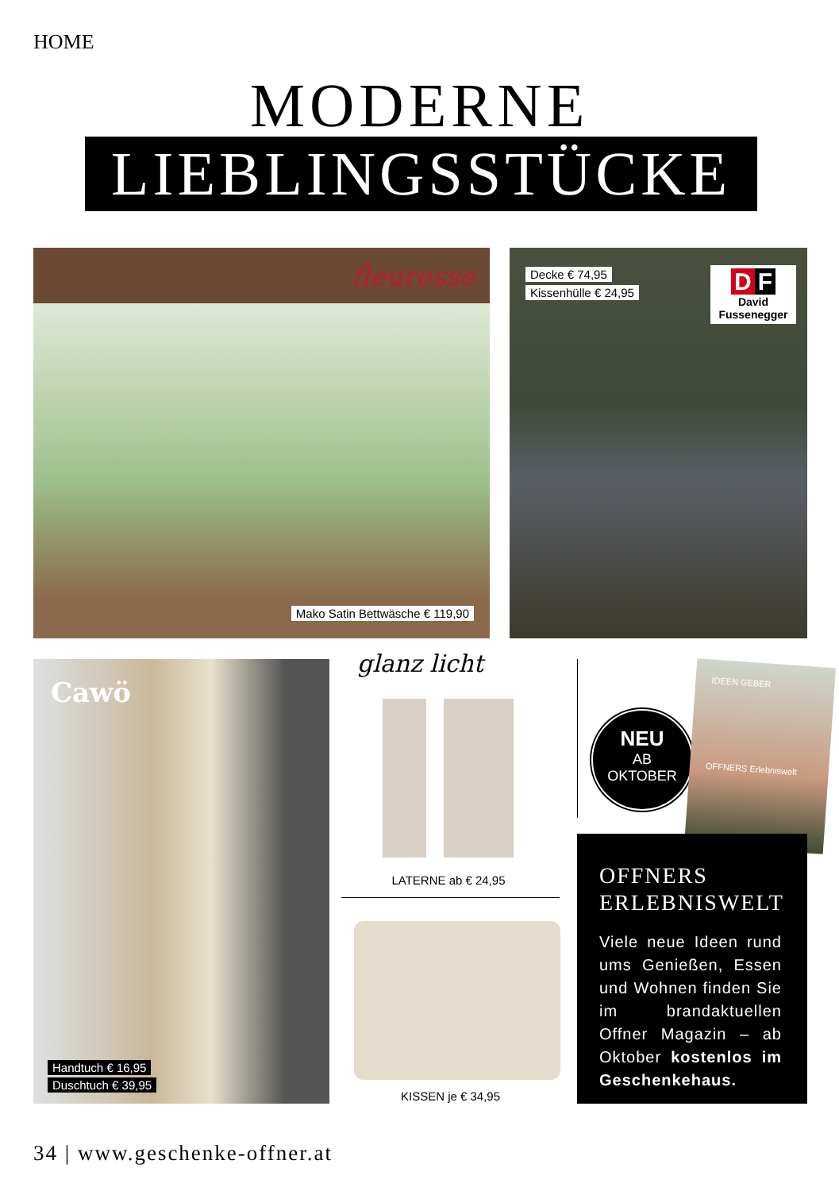HOME
MODERNE
LIEBLINGSSTÜCKE
fleuresse
Mako Satin Bettwäsche € 119,90
Decke € 74,95
Kissenhülle € 24,95
D F
David Fussenegger
Cawö
Handtuch € 16,95
Duschtuch € 39,95
glanz licht
LATERNE ab € 24,95
KISSEN je € 34,95
NEU
AB
OKTOBER
IDEEN GEBER
OFFNERS Erlebniswelt
OFFNERS
ERLEBNISWELT
Viele neue Ideen rund ums Genießen, Essen und Wohnen finden Sie im brandaktuellen Offner Magazin – ab Oktober kostenlos im Geschenkehaus.
34 | www.geschenke-offner.at